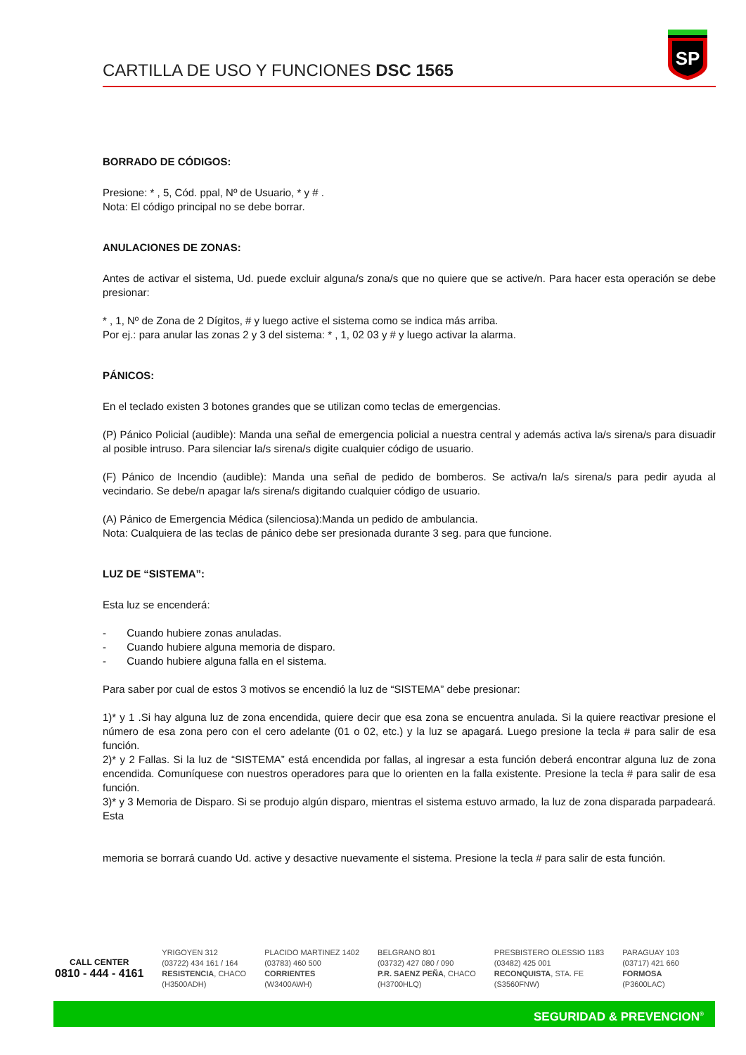SP
CARTILLA DE USO Y FUNCIONES DSC 1565
BORRADO DE CÓDIGOS:
Presione: * , 5, Cód. ppal, Nº de Usuario, * y # .
Nota: El código principal no se debe borrar.
ANULACIONES DE ZONAS:
Antes de activar el sistema, Ud. puede excluir alguna/s zona/s que no quiere que se active/n. Para hacer esta operación se debe presionar:
* , 1, Nº de Zona de 2 Dígitos, # y luego active el sistema como se indica más arriba.
Por ej.: para anular las zonas 2 y 3 del sistema: * , 1, 02 03 y # y luego activar la alarma.
PÁNICOS:
En el teclado existen 3 botones grandes que se utilizan como teclas de emergencias.
(P) Pánico Policial (audible): Manda una señal de emergencia policial a nuestra central y además activa la/s sirena/s para disuadir al posible intruso. Para silenciar la/s sirena/s digite cualquier código de usuario.
(F) Pánico de Incendio (audible): Manda una señal de pedido de bomberos. Se activa/n la/s sirena/s para pedir ayuda al vecindario. Se debe/n apagar la/s sirena/s digitando cualquier código de usuario.
(A) Pánico de Emergencia Médica (silenciosa):Manda un pedido de ambulancia.
Nota: Cualquiera de las teclas de pánico debe ser presionada durante 3 seg. para que funcione.
LUZ DE “SISTEMA”:
Esta luz se encenderá:
- Cuando hubiere zonas anuladas.
- Cuando hubiere alguna memoria de disparo.
- Cuando hubiere alguna falla en el sistema.
Para saber por cual de estos 3 motivos se encendió la luz de “SISTEMA” debe presionar:
1)* y 1 .Si hay alguna luz de zona encendida, quiere decir que esa zona se encuentra anulada. Si la quiere reactivar presione el número de esa zona pero con el cero adelante (01 o 02, etc.) y la luz se apagará. Luego presione la tecla # para salir de esa función.
2)* y 2 Fallas. Si la luz de “SISTEMA” está encendida por fallas, al ingresar a esta función deberá encontrar alguna luz de zona encendida. Comuníquese con nuestros operadores para que lo orienten en la falla existente. Presione la tecla # para salir de esa función.
3)* y 3 Memoria de Disparo. Si se produjo algún disparo, mientras el sistema estuvo armado, la luz de zona disparada parpadeará. Esta
memoria se borrará cuando Ud. active y desactive nuevamente el sistema. Presione la tecla # para salir de esta función.
CALL CENTER
0810 - 444 - 4161
YRIGOYEN 312
(03722) 434 161 / 164
RESISTENCIA, CHACO
(H3500ADH)
PLACIDO MARTINEZ 1402
(03783) 460 500
CORRIENTES
(W3400AWH)
BELGRANO 801
(03732) 427 080 / 090
P.R. SAENZ PEÑA, CHACO
(H3700HLQ)
PRESBISTERO OLESSIO 1183
(03482) 425 001
RECONQUISTA, STA. FE
(S3560FNW)
PARAGUAY 103
(03717) 421 660
FORMOSA
(P3600LAC)
SEGURIDAD & PREVENCION<sup>®</sup>